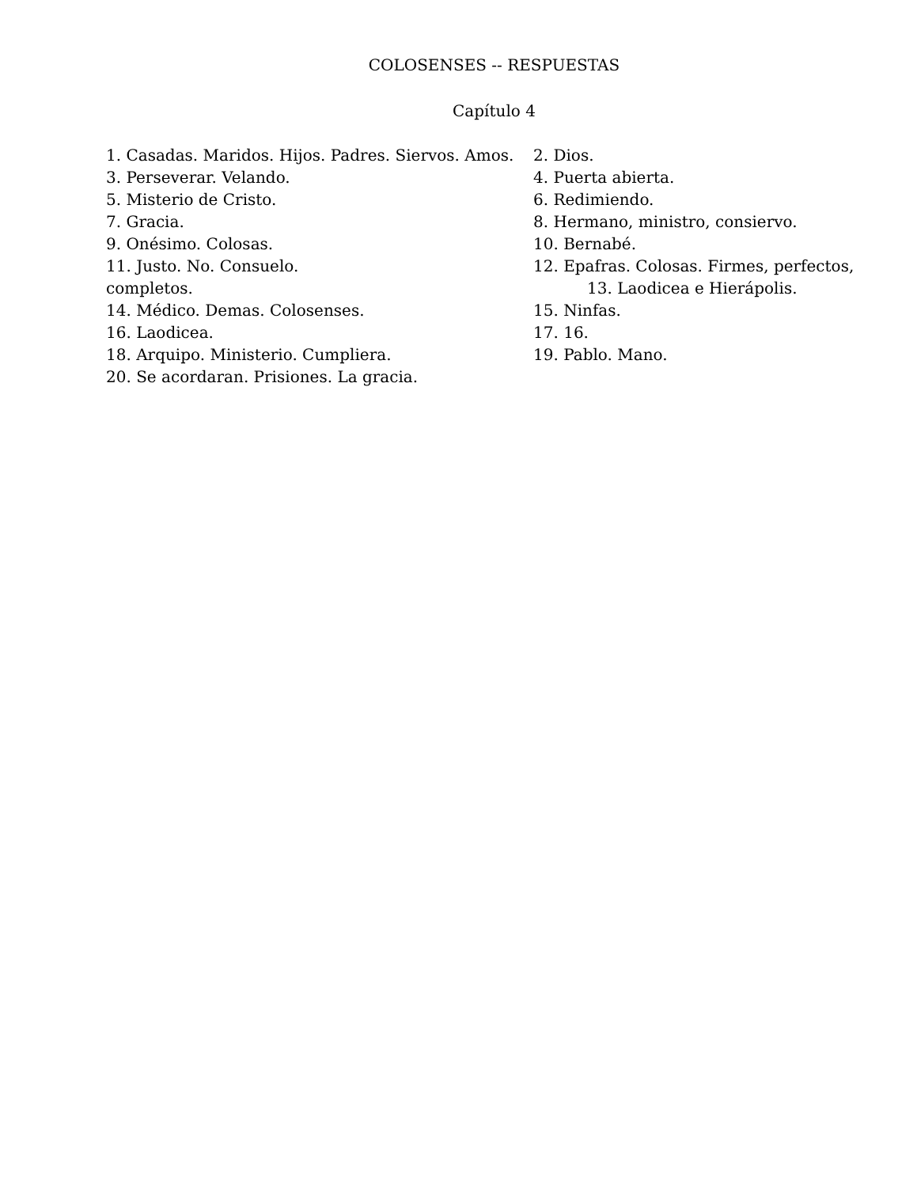COLOSENSES -- RESPUESTAS
Capítulo 4
| 1. Casadas. Maridos. Hijos. Padres. Siervos. Amos. | 2. Dios. |
| 3. Perseverar. Velando. | 4. Puerta abierta. |
| 5. Misterio de Cristo. | 6. Redimiendo. |
| 7. Gracia. | 8. Hermano, ministro, consiervo. |
| 9. Onésimo. Colosas. | 10. Bernabé. |
| 11. Justo. No. Consuelo. | 12. Epafras. Colosas. Firmes, perfectos, |
| completos. | 13. Laodicea e Hierápolis. |
| 14. Médico. Demas. Colosenses. | 15. Ninfas. |
| 16. Laodicea. | 17. 16. |
| 18. Arquipo. Ministerio. Cumpliera. | 19. Pablo. Mano. |
| 20. Se acordaran. Prisiones. La gracia. | |